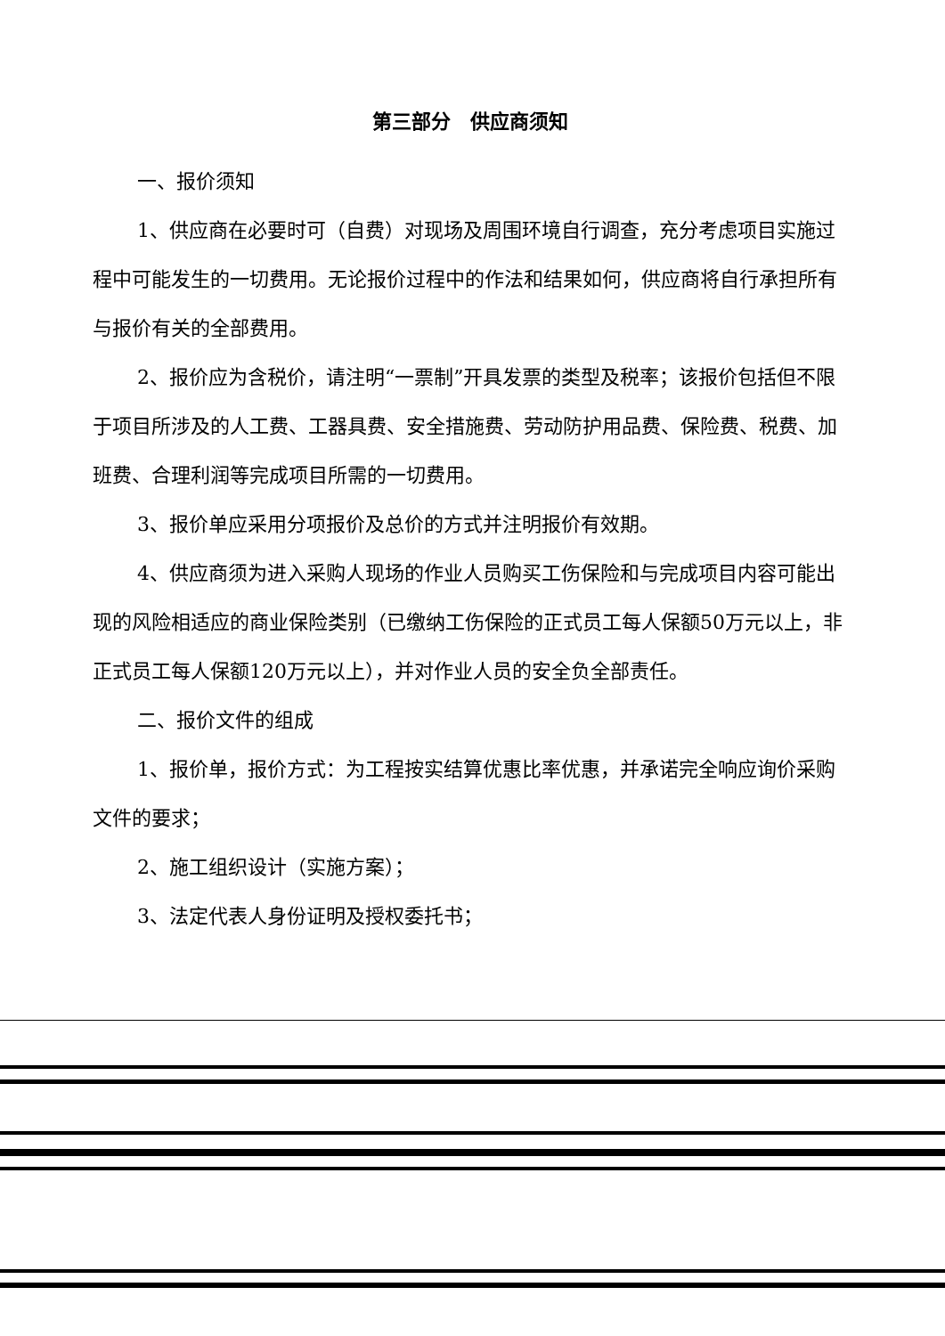第三部分　供应商须知
一、报价须知
1、供应商在必要时可（自费）对现场及周围环境自行调查，充分考虑项目实施过程中可能发生的一切费用。无论报价过程中的作法和结果如何，供应商将自行承担所有与报价有关的全部费用。
2、报价应为含税价，请注明“一票制”开具发票的类型及税率；该报价包括但不限于项目所涉及的人工费、工器具费、安全措施费、劳动防护用品费、保险费、税费、加班费、合理利润等完成项目所需的一切费用。
3、报价单应采用分项报价及总价的方式并注明报价有效期。
4、供应商须为进入采购人现场的作业人员购买工伤保险和与完成项目内容可能出现的风险相适应的商业保险类别（已缴纳工伤保险的正式员工每人保额50万元以上，非正式员工每人保额120万元以上），并对作业人员的安全负全部责任。
二、报价文件的组成
1、报价单，报价方式：为工程按实结算优惠比率优惠，并承诺完全响应询价采购文件的要求；
2、施工组织设计（实施方案）；
3、法定代表人身份证明及授权委托书；